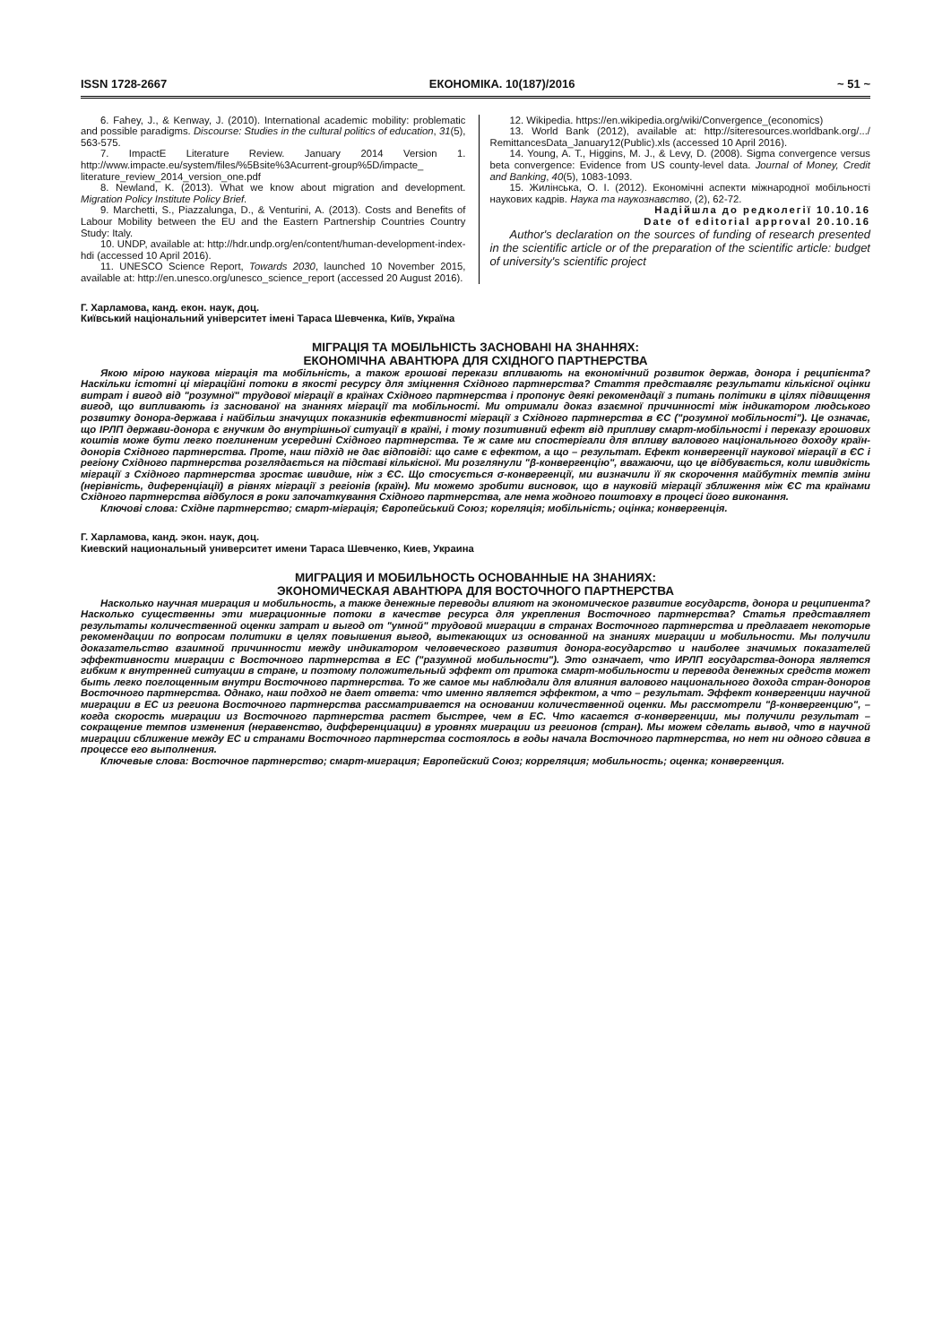ISSN 1728-2667 ЕКОНОМІКА. 10(187)/2016 ~ 51 ~
6. Fahey, J., & Kenway, J. (2010). International academic mobility: problematic and possible paradigms. Discourse: Studies in the cultural politics of education, 31(5), 563-575.
7. ImpactE Literature Review. January 2014 Version 1. http://www.impacte.eu/system/files/%5Bsite%3Acurrent-group%5D/impacte_ literature_review_2014_version_one.pdf
8. Newland, K. (2013). What we know about migration and development. Migration Policy Institute Policy Brief.
9. Marchetti, S., Piazzalunga, D., & Venturini, A. (2013). Costs and Benefits of Labour Mobility between the EU and the Eastern Partnership Countries Country Study: Italy.
10. UNDP, available at: http://hdr.undp.org/en/content/human-development-index-hdi (accessed 10 April 2016).
11. UNESCO Science Report, Towards 2030, launched 10 November 2015, available at: http://en.unesco.org/unesco_science_report (accessed 20 August 2016).
12. Wikipedia. https://en.wikipedia.org/wiki/Convergence_(economics)
13. World Bank (2012), available at: http://siteresources.worldbank.org/.../ RemittancesData_January12(Public).xls (accessed 10 April 2016).
14. Young, A. T., Higgins, M. J., & Levy, D. (2008). Sigma convergence versus beta convergence: Evidence from US county-level data. Journal of Money, Credit and Banking, 40(5), 1083-1093.
15. Жилінська, О. І. (2012). Економічні аспекти міжнародної мобільності наукових кадрів. Наука та наукознавство, (2), 62-72.
Надійшла до редколегії 10.10.16
Date of editorial approval 20.10.16
Author's declaration on the sources of funding of research presented in the scientific article or of the preparation of the scientific article: budget of university's scientific project
Г. Харламова, канд. екон. наук, доц.
Київський національний університет імені Тараса Шевченка, Київ, Україна
МІГРАЦІЯ ТА МОБІЛЬНІСТЬ ЗАСНОВАНІ НА ЗНАННЯХ:
ЕКОНОМІЧНА АВАНТЮРА ДЛЯ СХІДНОГО ПАРТНЕРСТВА
Якою мірою наукова міграція та мобільність, а також грошові перекази впливають на економічний розвиток держав, донора і реципієнта? Наскільки істотні ці міграційні потоки в якості ресурсу для зміцнення Східного партнерства? Стаття представляє результати кількісної оцінки витрат і вигод від "розумної" трудової міграції в країнах Східного партнерства і пропонує деякі рекомендації з питань політики в цілях підвищення вигод, що випливають із заснованої на знаннях міграції та мобільності. Ми отримали доказ взаємної причинності між індикатором людського розвитку донора-держава і найбільш значущих показників ефективності міграції з Східного партнерства в ЄС ("розумної мобільності"). Це означає, що ІРЛП держави-донора є гнучким до внутрішньої ситуації в країні, і тому позитивний ефект від припливу смарт-мобільності і переказу грошових коштів може бути легко поглиненим усередині Східного партнерства. Те ж саме ми спостерігали для впливу валового національного доходу країн-донорів Східного партнерства. Проте, наш підхід не дає відповіді: що саме є ефектом, а що – результат. Ефект конвергенції наукової міграції в ЄС і регіону Східного партнерства розглядається на підставі кількісної. Ми розглянули "β-конвергенцію", вважаючи, що це відбувається, коли швидкість міграції з Східного партнерства зростає швидше, ніж з ЄС. Що стосується σ-конвергенції, ми визначили її як скорочення майбутніх темпів зміни (нерівність, диференціації) в рівнях міграції з регіонів (країн). Ми можемо зробити висновок, що в науковій міграції зближення між ЄС та країнами Східного партнерства відбулося в роки започаткування Східного партнерства, але нема жодного поштовху в процесі його виконання.
Ключові слова: Східне партнерство; смарт-міграція; Європейський Союз; кореляція; мобільність; оцінка; конвергенція.
Г. Харламова, канд. экон. наук, доц.
Киевский национальный университет имени Тараса Шевченко, Киев, Украина
МИГРАЦИЯ И МОБИЛЬНОСТЬ ОСНОВАННЫЕ НА ЗНАНИЯХ:
ЭКОНОМИЧЕСКАЯ АВАНТЮРА ДЛЯ ВОСТОЧНОГО ПАРТНЕРСТВА
Насколько научная миграция и мобильность, а также денежные переводы влияют на экономическое развитие государств, донора и реципиента? Насколько существенны эти миграционные потоки в качестве ресурса для укрепления Восточного партнерства? Статья представляет результаты количественной оценки затрат и выгод от "умной" трудовой миграции в странах Восточного партнерства и предлагает некоторые рекомендации по вопросам политики в целях повышения выгод, вытекающих из основанной на знаниях миграции и мобильности. Мы получили доказательство взаимной причинности между индикатором человеческого развития донора-государство и наиболее значимых показателей эффективности миграции с Восточного партнерства в ЕС ("разумной мобильности"). Это означает, что ИРЛП государства-донора является гибким к внутренней ситуации в стране, и поэтому положительный эффект от притока смарт-мобильности и перевода денежных средств может быть легко поглощенным внутри Восточного партнерства. То же самое мы наблюдали для влияния валового национального дохода стран-доноров Восточного партнерства. Однако, наш подход не дает ответа: что именно является эффектом, а что – результат. Эффект конвергенции научной миграции в ЕС из региона Восточного партнерства рассматривается на основании количественной оценки. Мы рассмотрели "β-конвергенцию", – когда скорость миграции из Восточного партнерства растет быстрее, чем в ЕС. Что касается σ-конвергенции, мы получили результат – сокращение темпов изменения (неравенство, дифференциации) в уровнях миграции из регионов (стран). Мы можем сделать вывод, что в научной миграции сближение между ЕС и странами Восточного партнерства состоялось в годы начала Восточного партнерства, но нет ни одного сдвига в процессе его выполнения.
Ключевые слова: Восточное партнерство; смарт-миграция; Европейский Союз; корреляция; мобильность; оценка; конвергенция.